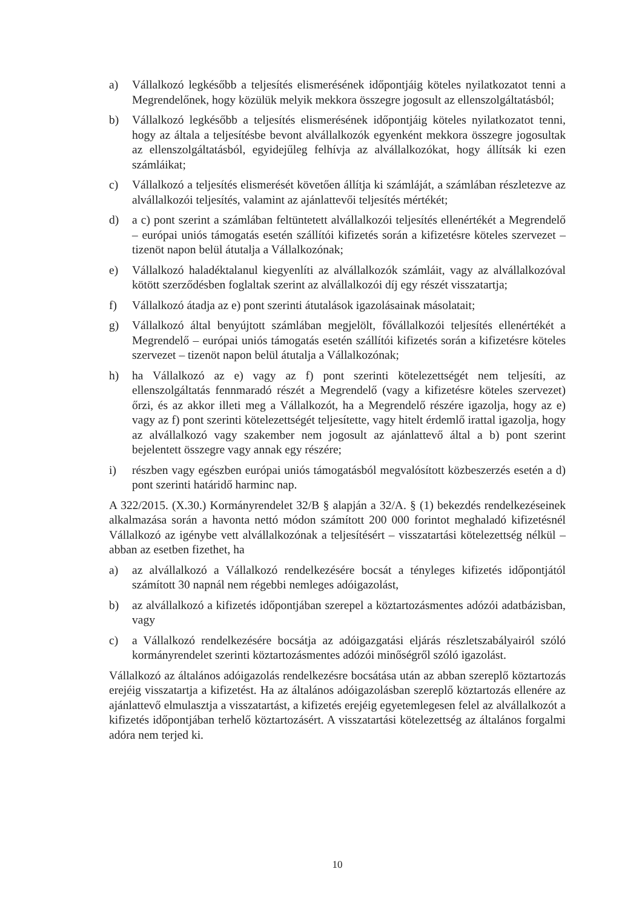a) Vállalkozó legkésőbb a teljesítés elismerésének időpontjáig köteles nyilatkozatot tenni a Megrendelőnek, hogy közülük melyik mekkora összegre jogosult az ellenszolgáltatásból;
b) Vállalkozó legkésőbb a teljesítés elismerésének időpontjáig köteles nyilatkozatot tenni, hogy az általa a teljesítésbe bevont alvállalkozók egyenként mekkora összegre jogosultak az ellenszolgáltatásból, egyidejűleg felhívja az alvállalkozókat, hogy állítsák ki ezen számláikat;
c) Vállalkozó a teljesítés elismerését követően állítja ki számláját, a számlában részletezve az alvállalkozói teljesítés, valamint az ajánlattevői teljesítés mértékét;
d) a c) pont szerint a számlában feltüntetett alvállalkozói teljesítés ellenértékét a Megrendelő – európai uniós támogatás esetén szállítói kifizetés során a kifizetésre köteles szervezet – tizenöt napon belül átutalja a Vállalkozónak;
e) Vállalkozó haladéktalanul kiegyenlíti az alvállalkozók számláit, vagy az alvállalkozóval kötött szerződésben foglaltak szerint az alvállalkozói díj egy részét visszatartja;
f) Vállalkozó átadja az e) pont szerinti átutalások igazolásainak másolatait;
g) Vállalkozó által benyújtott számlában megjelölt, fővállalkozói teljesítés ellenértékét a Megrendelő – európai uniós támogatás esetén szállítói kifizetés során a kifizetésre köteles szervezet – tizenöt napon belül átutalja a Vállalkozónak;
h) ha Vállalkozó az e) vagy az f) pont szerinti kötelezettségét nem teljesíti, az ellenszolgáltatás fennmaradó részét a Megrendelő (vagy a kifizetésre köteles szervezet) őrzi, és az akkor illeti meg a Vállalkozót, ha a Megrendelő részére igazolja, hogy az e) vagy az f) pont szerinti kötelezettségét teljesítette, vagy hitelt érdemlő irattal igazolja, hogy az alvállalkozó vagy szakember nem jogosult az ajánlattevő által a b) pont szerint bejelentett összegre vagy annak egy részére;
i) részben vagy egészben európai uniós támogatásból megvalósított közbeszerzés esetén a d) pont szerinti határidő harminc nap.
A 322/2015. (X.30.) Kormányrendelet 32/B § alapján a 32/A. § (1) bekezdés rendelkezéseinek alkalmazása során a havonta nettó módon számított 200 000 forintot meghaladó kifizetésnél Vállalkozó az igénybe vett alvállalkozónak a teljesítésért – visszatartási kötelezettség nélkül – abban az esetben fizethet, ha
a) az alvállalkozó a Vállalkozó rendelkezésére bocsát a tényleges kifizetés időpontjától számított 30 napnál nem régebbi nemleges adóigazolást,
b) az alvállalkozó a kifizetés időpontjában szerepel a köztartozásmentes adózói adatbázisban, vagy
c) a Vállalkozó rendelkezésére bocsátja az adóigazgatási eljárás részletszabályairól szóló kormányrendelet szerinti köztartozásmentes adózói minőségről szóló igazolást.
Vállalkozó az általános adóigazolás rendelkezésre bocsátása után az abban szereplő köztartozás erejéig visszatartja a kifizetést. Ha az általános adóigazolásban szereplő köztartozás ellenére az ajánlattevő elmulasztja a visszatartást, a kifizetés erejéig egyetemlegesen felel az alvállalkozót a kifizetés időpontjában terhelő köztartozásért. A visszatartási kötelezettség az általános forgalmi adóra nem terjed ki.
10